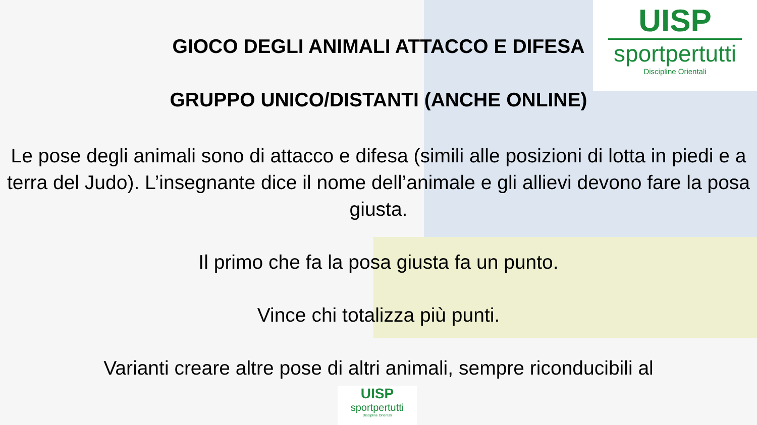UISP
sportpertutti
Discipline Orientali
GIOCO DEGLI ANIMALI ATTACCO E DIFESA
GRUPPO UNICO/DISTANTI (ANCHE ONLINE)
Le pose degli animali sono di attacco e difesa (simili alle posizioni di lotta in piedi e a terra del Judo). L’insegnante dice il nome dell’animale e gli allievi devono fare la posa giusta.
Il primo che fa la posa giusta fa un punto.
Vince chi totalizza più punti.
Varianti creare altre pose di altri animali, sempre riconducibili al
UISP
sportpertutti
Discipline Orientali